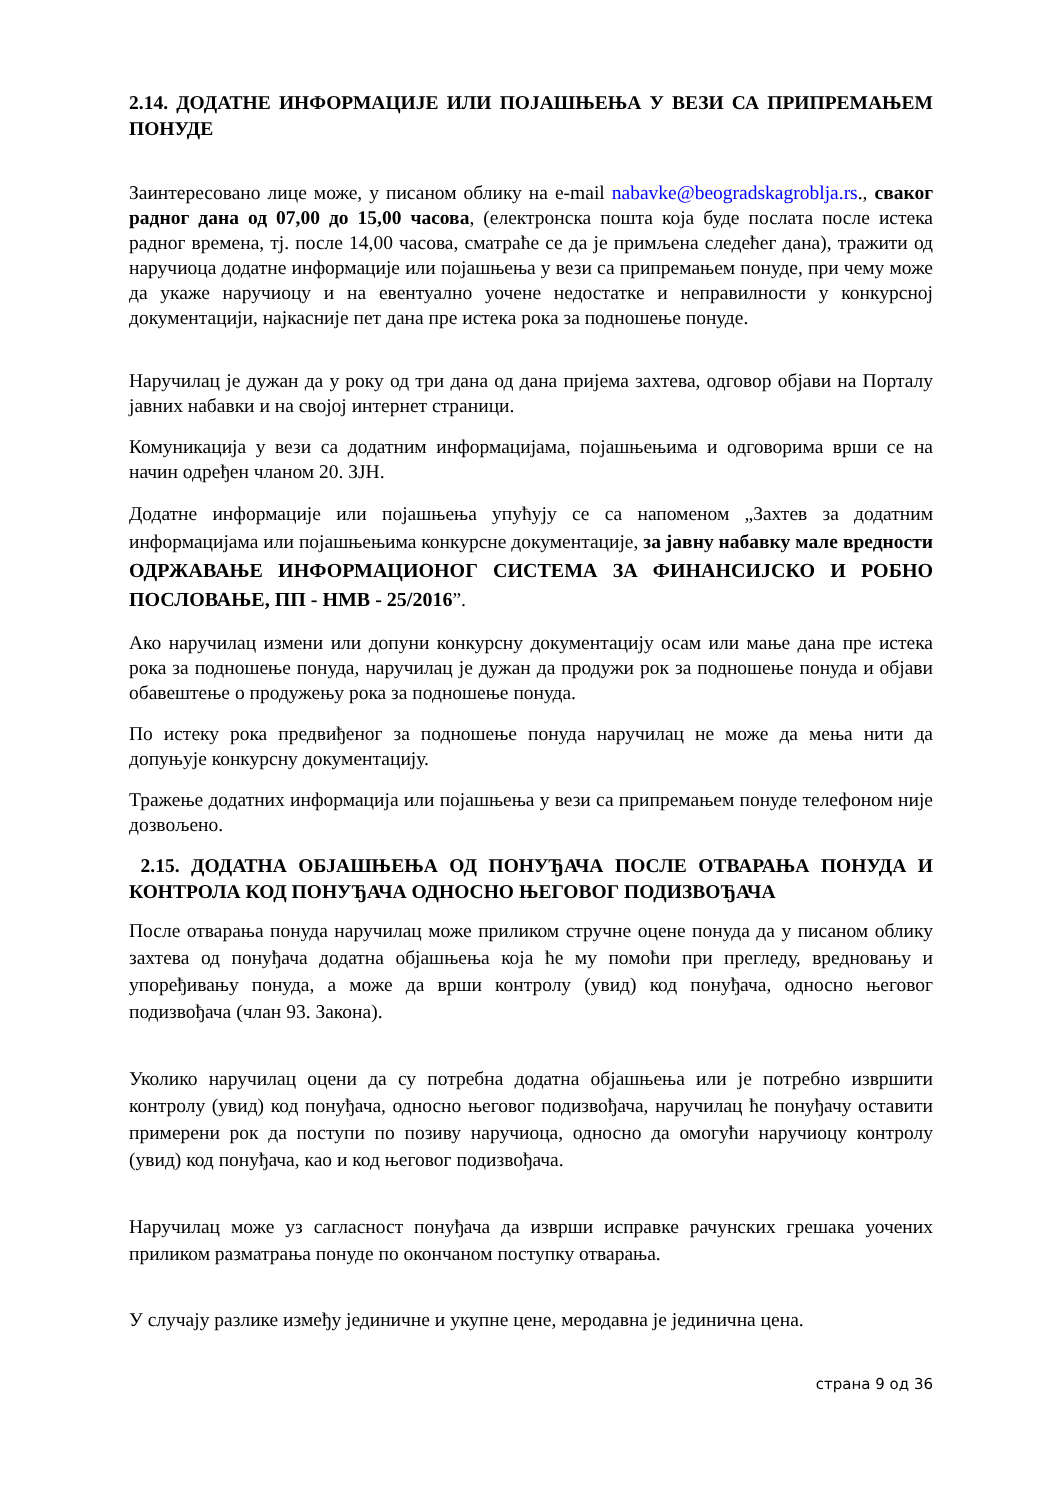2.14. ДОДАТНЕ ИНФОРМАЦИЈЕ ИЛИ ПОЈАШЊЕЊА У ВЕЗИ СА ПРИПРЕМАЊЕМ ПОНУДЕ
Заинтересовано лице може, у писаном облику на e-mail nabavke@beogradskagroblja.rs., сваког радног дана од 07,00 до 15,00 часова, (електронска пошта која буде послата после истека радног времена, тј. после 14,00 часова, сматраће се да је примљена следећег дана), тражити од наручиоца додатне информације или појашњења у вези са припремањем понуде, при чему може да укаже наручиоцу и на евентуално уочене недостатке и неправилности у конкурсној документацији, најкасније пет дана пре истека рока за подношење понуде.
Наручилац је дужан да у року од три дана од дана пријема захтева, одговор објави на Порталу јавних набавки и на својој интернет страници.
Комуникација у вези са додатним информацијама, појашњењима и одговорима врши се на начин одређен чланом 20. ЗЈН.
Додатне информације или појашњења упућују се са напоменом „Захтев за додатним информацијама или појашњењима конкурсне документације, за јавну набавку мале вредности ОДРЖАВАЊЕ ИНФОРМАЦИОНОГ СИСТЕМА ЗА ФИНАНСИЈСКО И РОБНО ПОСЛОВАЊЕ, ПП - НМВ - 25/2016”.
Ако наручилац измени или допуни конкурсну документацију осам или мање дана пре истека рока за подношење понуда, наручилац је дужан да продужи рок за подношење понуда и објави обавештење о продужењу рока за подношење понуда.
По истеку рока предвиђеног за подношење понуда наручилац не може да мења нити да допуњује конкурсну документацију.
Тражење додатних информација или појашњења у вези са припремањем понуде телефоном није дозвољено.
2.15. ДОДАТНА ОБЈАШЊЕЊА ОД ПОНУЂАЧА ПОСЛЕ ОТВАРАЊА ПОНУДА И КОНТРОЛА КОД ПОНУЂАЧА ОДНОСНО ЊЕГОВОГ ПОДИЗВОЂАЧА
После отварања понуда наручилац може приликом стручне оцене понуда да у писаном облику захтева од понуђача додатна објашњења која ће му помоћи при прегледу, вредновању и упоређивању понуда, а може да врши контролу (увид) код понуђача, односно његовог подизвођача (члан 93. Закона).
Уколико наручилац оцени да су потребна додатна објашњења или је потребно извршити контролу (увид) код понуђача, односно његовог подизвођача, наручилац ће понуђачу оставити примерени рок да поступи по позиву наручиоца, односно да омогући наручиоцу контролу (увид) код понуђача, као и код његовог подизвођача.
Наручилац може уз сагласност понуђача да изврши исправке рачунских грешака уочених приликом разматрања понуде по окончаном поступку отварања.
У случају разлике између јединичне и укупне цене, меродавна је јединична цена.
страна 9 од 36